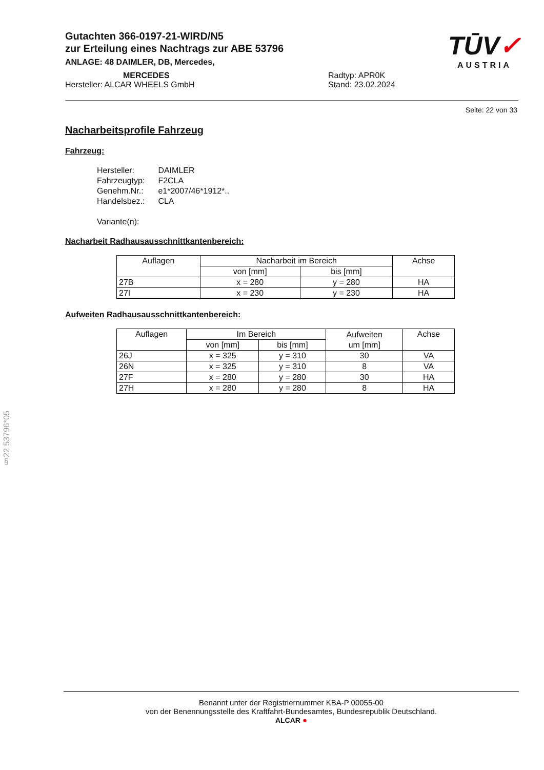Gutachten 366-0197-21-WIRD/N5
zur Erteilung eines Nachtrags zur ABE 53796
ANLAGE: 48 DAIMLER, DB, Mercedes,
MERCEDES Radtyp: APR0K
Hersteller: ALCAR WHEELS GmbH Stand: 23.02.2024
TŪV✓
AUSTRIA
Seite: 22 von 33
Nacharbeitsprofile Fahrzeug
Fahrzeug:
| Hersteller: | DAIMLER |
| Fahrzeugtyp: | F2CLA |
| Genehm.Nr.: | e1*2007/46*1912*.. |
| Handelsbez.: | CLA |
| Variante(n): | |
Nacharbeit Radhausausschnittkantenbereich:
| Auflagen | Nacharbeit im Bereich | | Achse |
| --- | --- | --- | --- |
| | von [mm] | bis [mm] | |
| 27B | x = 280 | y = 280 | HA |
| 27I | x = 230 | y = 230 | HA |
Aufweiten Radhausausschnittkantenbereich:
| Auflagen | Im Bereich | | Aufweiten um [mm] | Achse |
| --- | --- | --- | --- | --- |
| | von [mm] | bis [mm] | | |
| 26J | x = 325 | y = 310 | 30 | VA |
| 26N | x = 325 | y = 310 | 8 | VA |
| 27F | x = 280 | y = 280 | 30 | HA |
| 27H | x = 280 | y = 280 | 8 | HA |
§22 53796*05
Benannt unter der Registriernummer KBA-P 00055-00
von der Benennungsstelle des Kraftfahrt-Bundesamtes, Bundesrepublik Deutschland.
ALCAR ●